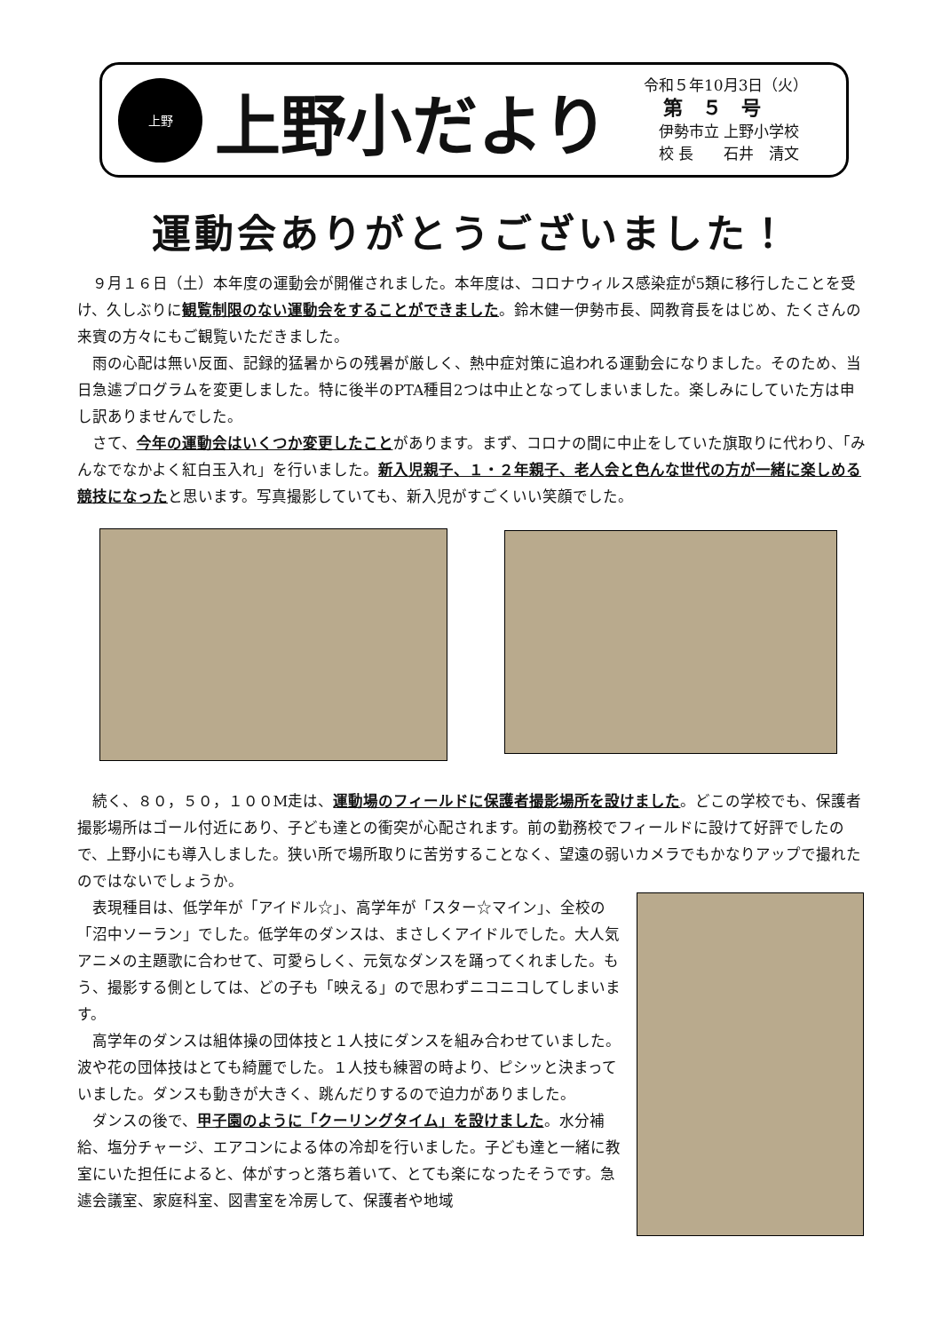上野
上野小だより
令和５年10月3日（火）
　第　５　号
　伊勢市立 上野小学校
　校 長　　石井　清文
運動会ありがとうございました！
９月１６日（土）本年度の運動会が開催されました。本年度は、コロナウィルス感染症が5類に移行したことを受け、久しぶりに観覧制限のない運動会をすることができました。鈴木健一伊勢市長、岡教育長をはじめ、たくさんの来賓の方々にもご観覧いただきました。
雨の心配は無い反面、記録的猛暑からの残暑が厳しく、熱中症対策に追われる運動会になりました。そのため、当日急遽プログラムを変更しました。特に後半のPTA種目2つは中止となってしまいました。楽しみにしていた方は申し訳ありませんでした。
さて、今年の運動会はいくつか変更したことがあります。まず、コロナの間に中止をしていた旗取りに代わり、「みんなでなかよく紅白玉入れ」を行いました。新入児親子、１・２年親子、老人会と色んな世代の方が一緒に楽しめる競技になったと思います。写真撮影していても、新入児がすごくいい笑顔でした。
続く、８０，５０，１００M走は、運動場のフィールドに保護者撮影場所を設けました。どこの学校でも、保護者撮影場所はゴール付近にあり、子ども達との衝突が心配されます。前の勤務校でフィールドに設けて好評でしたので、上野小にも導入しました。狭い所で場所取りに苦労することなく、望遠の弱いカメラでもかなりアップで撮れたのではないでしょうか。
表現種目は、低学年が「アイドル☆」、高学年が「スター☆マイン」、全校の「沼中ソーラン」でした。低学年のダンスは、まさしくアイドルでした。大人気アニメの主題歌に合わせて、可愛らしく、元気なダンスを踊ってくれました。もう、撮影する側としては、どの子も「映える」ので思わずニコニコしてしまいます。
高学年のダンスは組体操の団体技と１人技にダンスを組み合わせていました。波や花の団体技はとても綺麗でした。１人技も練習の時より、ピシッと決まっていました。ダンスも動きが大きく、跳んだりするので迫力がありました。
ダンスの後で、甲子園のように「クーリングタイム」を設けました。水分補給、塩分チャージ、エアコンによる体の冷却を行いました。子ども達と一緒に教室にいた担任によると、体がすっと落ち着いて、とても楽になったそうです。急遽会議室、家庭科室、図書室を冷房して、保護者や地域